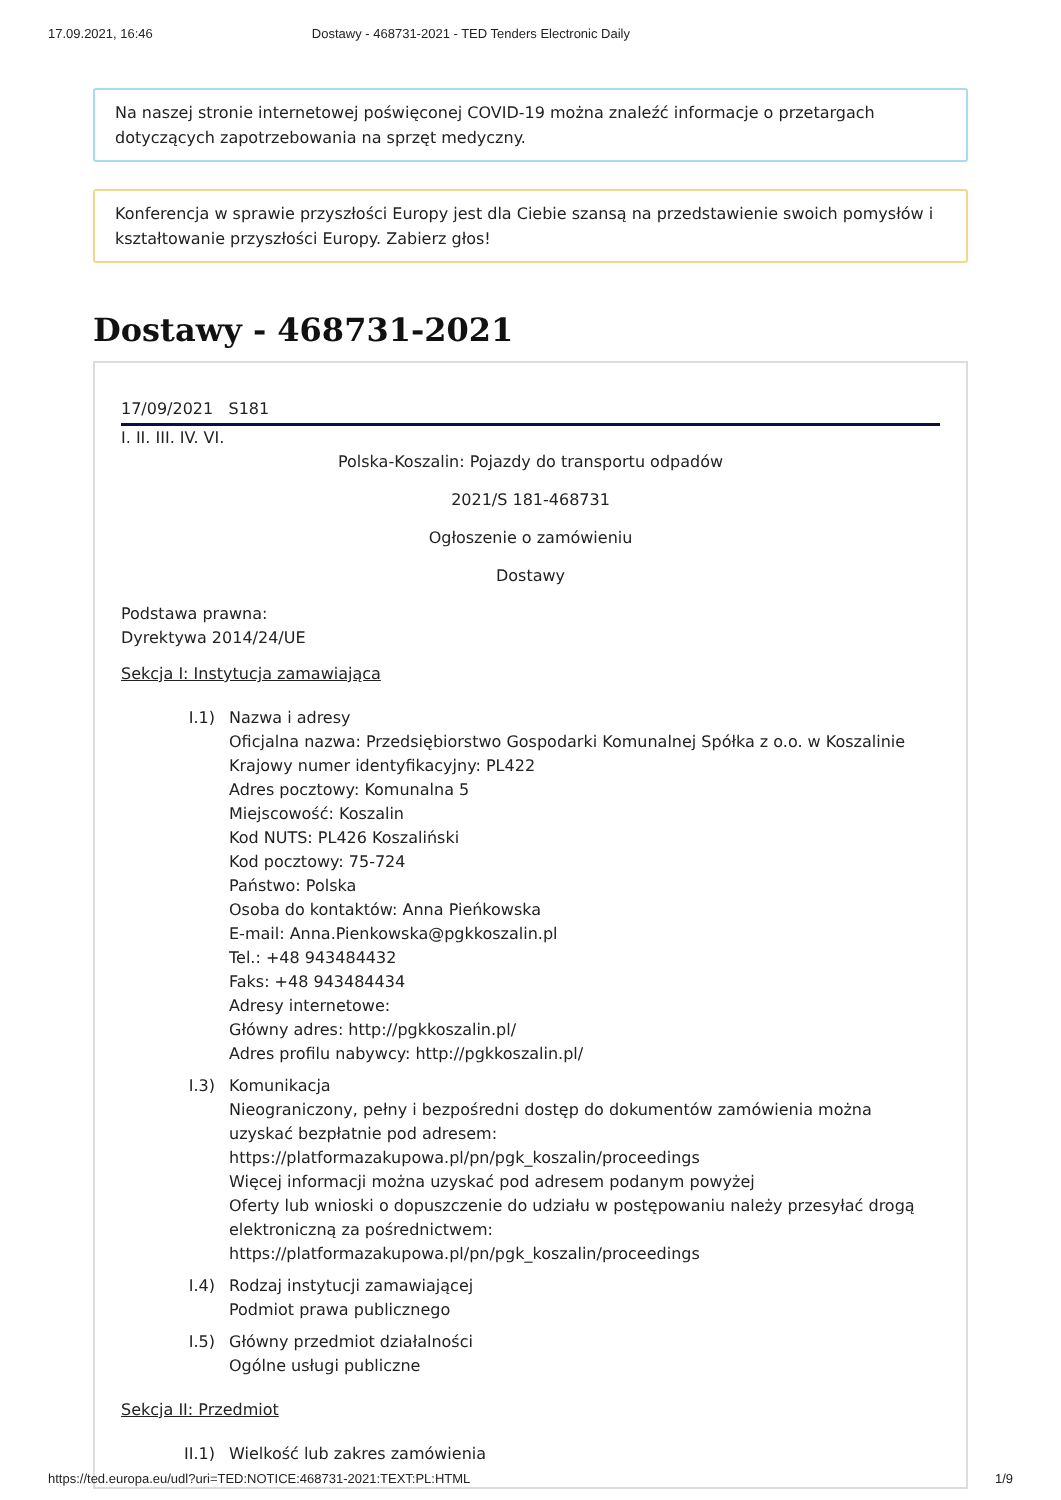17.09.2021, 16:46 Dostawy - 468731-2021 - TED Tenders Electronic Daily
Na naszej stronie internetowej poświęconej COVID-19 można znaleźć informacje o przetargach dotyczących zapotrzebowania na sprzęt medyczny.
Konferencja w sprawie przyszłości Europy jest dla Ciebie szansą na przedstawienie swoich pomysłów i kształtowanie przyszłości Europy. Zabierz głos!
Dostawy - 468731-2021
17/09/2021 S181
I. II. III. IV. VI.
Polska-Koszalin: Pojazdy do transportu odpadów
2021/S 181-468731
Ogłoszenie o zamówieniu
Dostawy
Podstawa prawna:
Dyrektywa 2014/24/UE
Sekcja I: Instytucja zamawiająca
I.1) Nazwa i adresy
Oficjalna nazwa: Przedsiębiorstwo Gospodarki Komunalnej Spółka z o.o. w Koszalinie
Krajowy numer identyfikacyjny: PL422
Adres pocztowy: Komunalna 5
Miejscowość: Koszalin
Kod NUTS: PL426 Koszaliński
Kod pocztowy: 75-724
Państwo: Polska
Osoba do kontaktów: Anna Pieńkowska
E-mail: Anna.Pienkowska@pgkkoszalin.pl
Tel.: +48 943484432
Faks: +48 943484434
Adresy internetowe:
Główny adres: http://pgkkoszalin.pl/
Adres profilu nabywcy: http://pgkkoszalin.pl/
I.3) Komunikacja
Nieograniczony, pełny i bezpośredni dostęp do dokumentów zamówienia można uzyskać bezpłatnie pod adresem:
https://platformazakupowa.pl/pn/pgk_koszalin/proceedings
Więcej informacji można uzyskać pod adresem podanym powyżej
Oferty lub wnioski o dopuszczenie do udziału w postępowaniu należy przesyłać drogą elektroniczną za pośrednictwem:
https://platformazakupowa.pl/pn/pgk_koszalin/proceedings
I.4) Rodzaj instytucji zamawiającej
Podmiot prawa publicznego
I.5) Główny przedmiot działalności
Ogólne usługi publiczne
Sekcja II: Przedmiot
II.1)
Wielkość lub zakres zamówienia
https://ted.europa.eu/udl?uri=TED:NOTICE:468731-2021:TEXT:PL:HTML 1/9